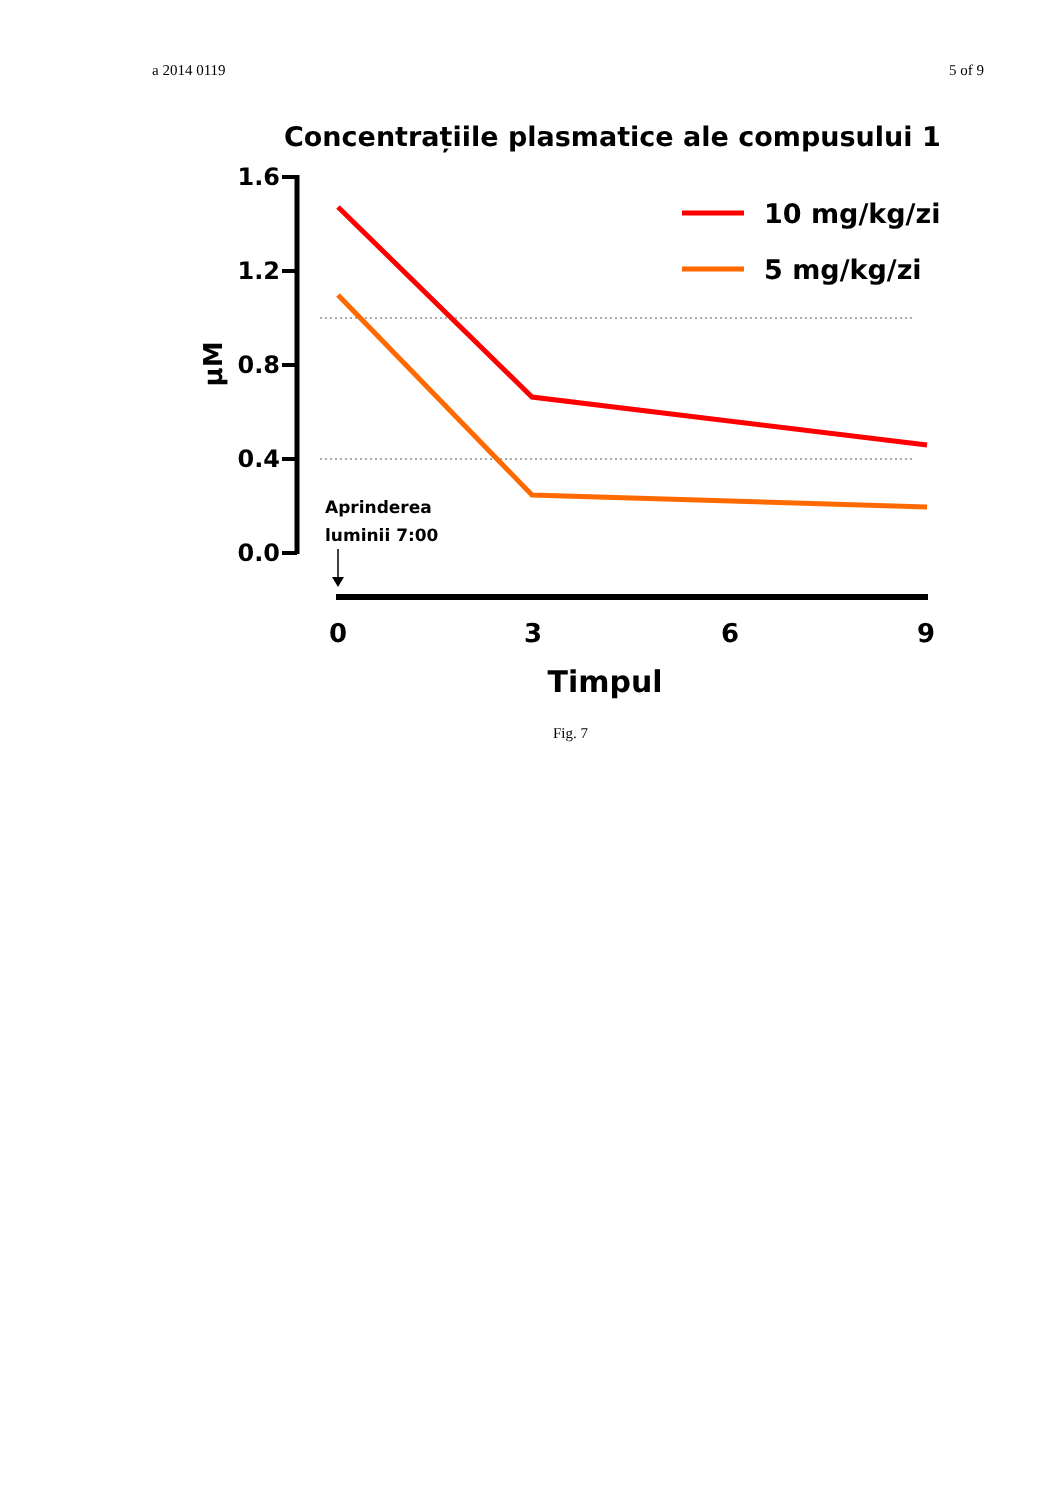a 2014 0119 5 of 9
Concentrațiile plasmatice ale compusului 1
1.6
1.2
0.8
0.4
0.0
μM
10 mg/kg/zi
5 mg/kg/zi
Aprinderea
luminii 7:00
0
3
6
9
Timpul
Fig. 7